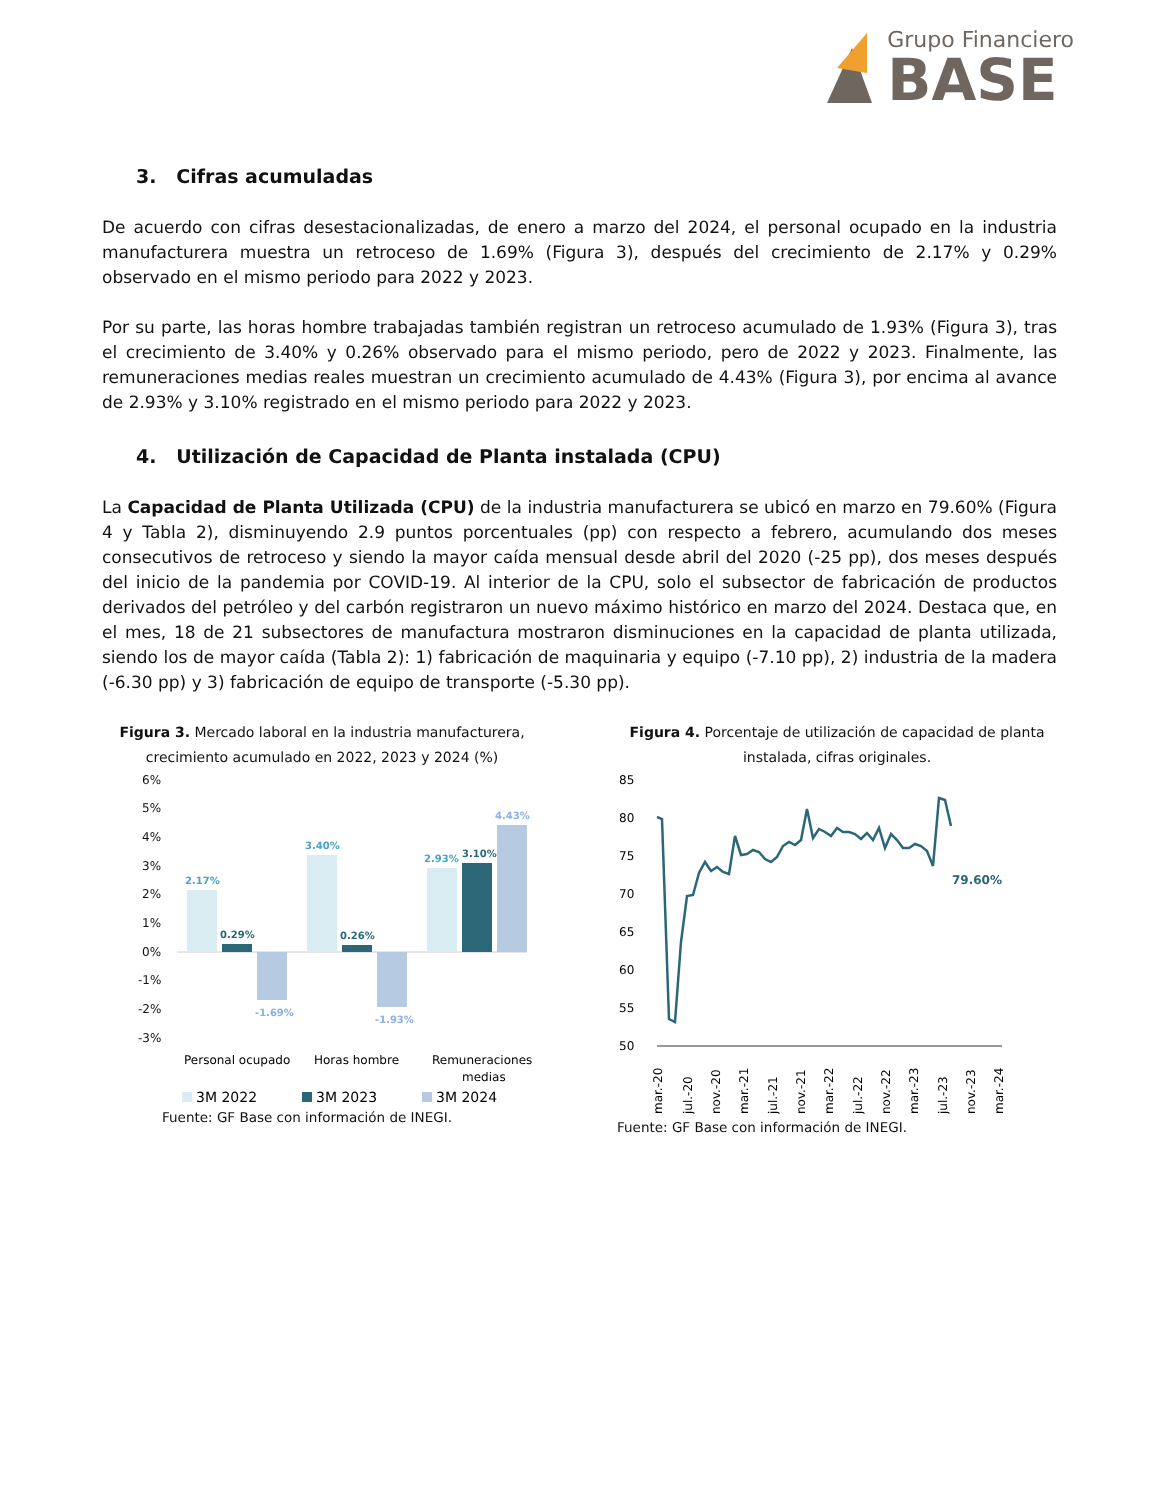Grupo Financiero
BASE
3. Cifras acumuladas
De acuerdo con cifras desestacionalizadas, de enero a marzo del 2024, el personal ocupado en la industria manufacturera muestra un retroceso de 1.69% (Figura 3), después del crecimiento de 2.17% y 0.29% observado en el mismo periodo para 2022 y 2023.
Por su parte, las horas hombre trabajadas también registran un retroceso acumulado de 1.93% (Figura 3), tras el crecimiento de 3.40% y 0.26% observado para el mismo periodo, pero de 2022 y 2023. Finalmente, las remuneraciones medias reales muestran un crecimiento acumulado de 4.43% (Figura 3), por encima al avance de 2.93% y 3.10% registrado en el mismo periodo para 2022 y 2023.
4. Utilización de Capacidad de Planta instalada (CPU)
La Capacidad de Planta Utilizada (CPU) de la industria manufacturera se ubicó en marzo en 79.60% (Figura 4 y Tabla 2), disminuyendo 2.9 puntos porcentuales (pp) con respecto a febrero, acumulando dos meses consecutivos de retroceso y siendo la mayor caída mensual desde abril del 2020 (-25 pp), dos meses después del inicio de la pandemia por COVID-19. Al interior de la CPU, solo el subsector de fabricación de productos derivados del petróleo y del carbón registraron un nuevo máximo histórico en marzo del 2024. Destaca que, en el mes, 18 de 21 subsectores de manufactura mostraron disminuciones en la capacidad de planta utilizada, siendo los de mayor caída (Tabla 2): 1) fabricación de maquinaria y equipo (-7.10 pp), 2) industria de la madera (-6.30 pp) y 3) fabricación de equipo de transporte (-5.30 pp).
Figura 3. Mercado laboral en la industria manufacturera, crecimiento acumulado en 2022, 2023 y 2024 (%)
6%
5%
4%
3%
2%
1%
0%
-1%
-2%
-3%
2.17%
0.29%
-1.69%
3.40%
0.26%
-1.93%
2.93%
3.10%
4.43%
Personal ocupado
Horas hombre
Remuneraciones
medias
3M 2022
3M 2023
3M 2024
Fuente: GF Base con información de INEGI.
Figura 4. Porcentaje de utilización de capacidad de planta instalada, cifras originales.
85
80
75
70
65
60
55
50
79.60%
mar.-20
jul.-20
nov.-20
mar.-21
jul.-21
nov.-21
mar.-22
jul.-22
nov.-22
mar.-23
jul.-23
nov.-23
mar.-24
Fuente: GF Base con información de INEGI.